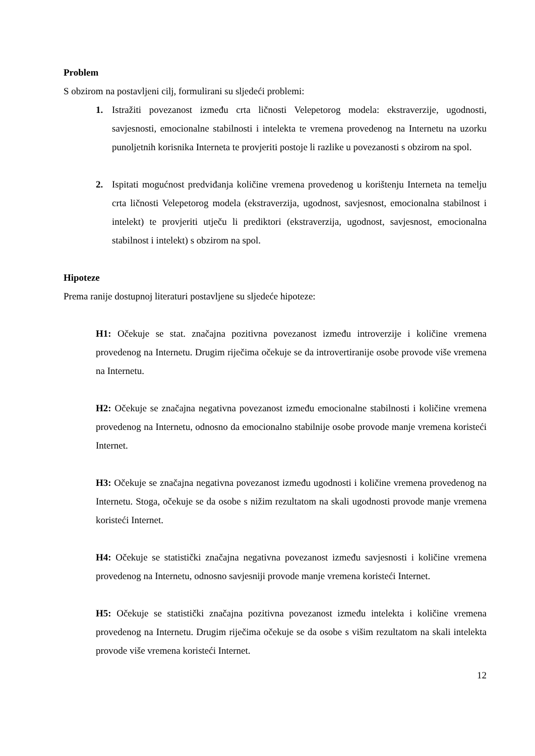Problem
S obzirom na postavljeni cilj, formulirani su sljedeći problemi:
1. Istražiti povezanost između crta ličnosti Velepetorog modela: ekstraverzije, ugodnosti, savjesnosti, emocionalne stabilnosti i intelekta te vremena provedenog na Internetu na uzorku punoljetnih korisnika Interneta te provjeriti postoje li razlike u povezanosti s obzirom na spol.
2. Ispitati mogućnost predviđanja količine vremena provedenog u korištenju Interneta na temelju crta ličnosti Velepetorog modela (ekstraverzija, ugodnost, savjesnost, emocionalna stabilnost i intelekt) te provjeriti utječu li prediktori (ekstraverzija, ugodnost, savjesnost, emocionalna stabilnost i intelekt) s obzirom na spol.
Hipoteze
Prema ranije dostupnoj literaturi postavljene su sljedeće hipoteze:
H1: Očekuje se stat. značajna pozitivna povezanost između introverzije i količine vremena provedenog na Internetu. Drugim riječima očekuje se da introvertiranije osobe provode više vremena na Internetu.
H2: Očekuje se značajna negativna povezanost između emocionalne stabilnosti i količine vremena provedenog na Internetu, odnosno da emocionalno stabilnije osobe provode manje vremena koristeći Internet.
H3: Očekuje se značajna negativna povezanost između ugodnosti i količine vremena provedenog na Internetu. Stoga, očekuje se da osobe s nižim rezultatom na skali ugodnosti provode manje vremena koristeći Internet.
H4: Očekuje se statistički značajna negativna povezanost između savjesnosti i količine vremena provedenog na Internetu, odnosno savjesniji provode manje vremena koristeći Internet.
H5: Očekuje se statistički značajna pozitivna povezanost između intelekta i količine vremena provedenog na Internetu. Drugim riječima očekuje se da osobe s višim rezultatom na skali intelekta provode više vremena koristeći Internet.
12